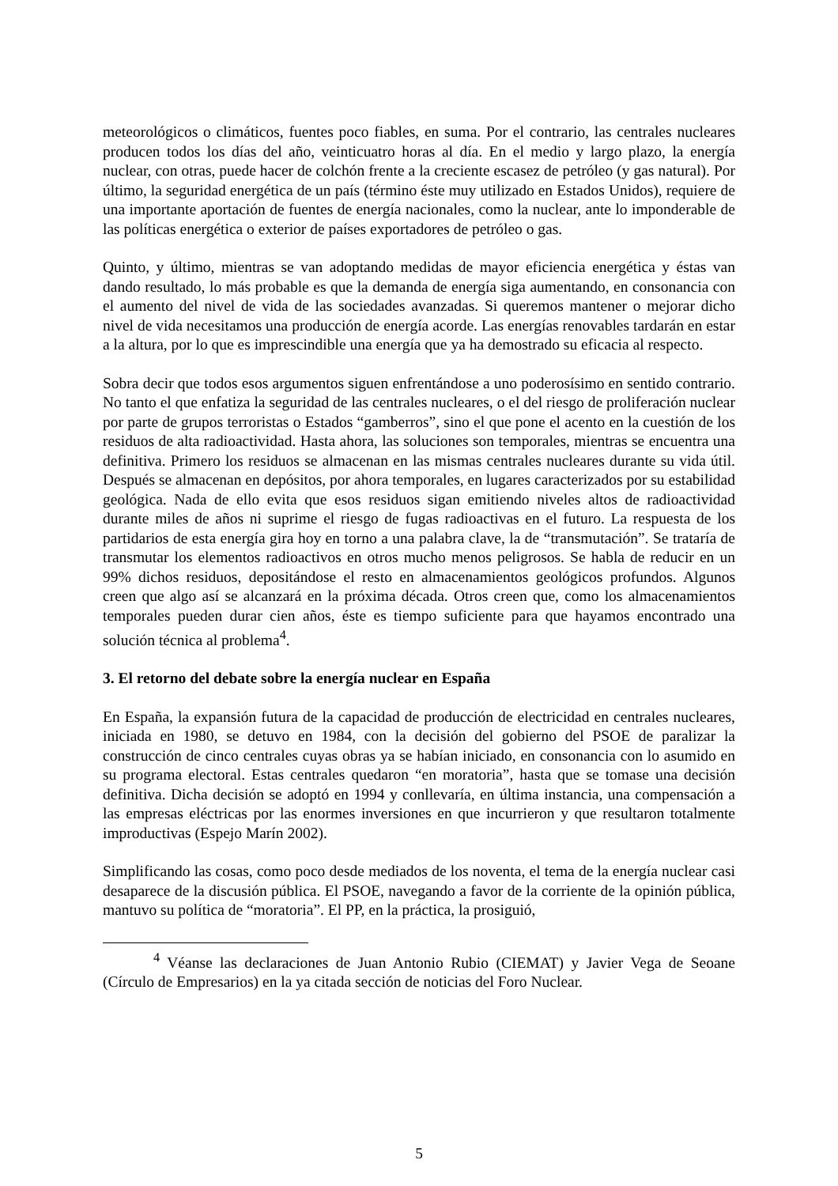meteorológicos o climáticos, fuentes poco fiables, en suma. Por el contrario, las centrales nucleares producen todos los días del año, veinticuatro horas al día. En el medio y largo plazo, la energía nuclear, con otras, puede hacer de colchón frente a la creciente escasez de petróleo (y gas natural). Por último, la seguridad energética de un país (término éste muy utilizado en Estados Unidos), requiere de una importante aportación de fuentes de energía nacionales, como la nuclear, ante lo imponderable de las políticas energética o exterior de países exportadores de petróleo o gas.
Quinto, y último, mientras se van adoptando medidas de mayor eficiencia energética y éstas van dando resultado, lo más probable es que la demanda de energía siga aumentando, en consonancia con el aumento del nivel de vida de las sociedades avanzadas. Si queremos mantener o mejorar dicho nivel de vida necesitamos una producción de energía acorde. Las energías renovables tardarán en estar a la altura, por lo que es imprescindible una energía que ya ha demostrado su eficacia al respecto.
Sobra decir que todos esos argumentos siguen enfrentándose a uno poderosísimo en sentido contrario. No tanto el que enfatiza la seguridad de las centrales nucleares, o el del riesgo de proliferación nuclear por parte de grupos terroristas o Estados “gamberros”, sino el que pone el acento en la cuestión de los residuos de alta radioactividad. Hasta ahora, las soluciones son temporales, mientras se encuentra una definitiva. Primero los residuos se almacenan en las mismas centrales nucleares durante su vida útil. Después se almacenan en depósitos, por ahora temporales, en lugares caracterizados por su estabilidad geológica. Nada de ello evita que esos residuos sigan emitiendo niveles altos de radioactividad durante miles de años ni suprime el riesgo de fugas radioactivas en el futuro. La respuesta de los partidarios de esta energía gira hoy en torno a una palabra clave, la de “transmutación”. Se trataría de transmutar los elementos radioactivos en otros mucho menos peligrosos. Se habla de reducir en un 99% dichos residuos, depositándose el resto en almacenamientos geológicos profundos. Algunos creen que algo así se alcanzará en la próxima década. Otros creen que, como los almacenamientos temporales pueden durar cien años, éste es tiempo suficiente para que hayamos encontrado una solución técnica al problema<sup>4</sup>.
3. El retorno del debate sobre la energía nuclear en España
En España, la expansión futura de la capacidad de producción de electricidad en centrales nucleares, iniciada en 1980, se detuvo en 1984, con la decisión del gobierno del PSOE de paralizar la construcción de cinco centrales cuyas obras ya se habían iniciado, en consonancia con lo asumido en su programa electoral. Estas centrales quedaron “en moratoria”, hasta que se tomase una decisión definitiva. Dicha decisión se adoptó en 1994 y conllevaría, en última instancia, una compensación a las empresas eléctricas por las enormes inversiones en que incurrieron y que resultaron totalmente improductivas (Espejo Marín 2002).
Simplificando las cosas, como poco desde mediados de los noventa, el tema de la energía nuclear casi desaparece de la discusión pública. El PSOE, navegando a favor de la corriente de la opinión pública, mantuvo su política de “moratoria”. El PP, en la práctica, la prosiguió,
<sup>4</sup> Véanse las declaraciones de Juan Antonio Rubio (CIEMAT) y Javier Vega de Seoane (Círculo de Empresarios) en la ya citada sección de noticias del Foro Nuclear.
5